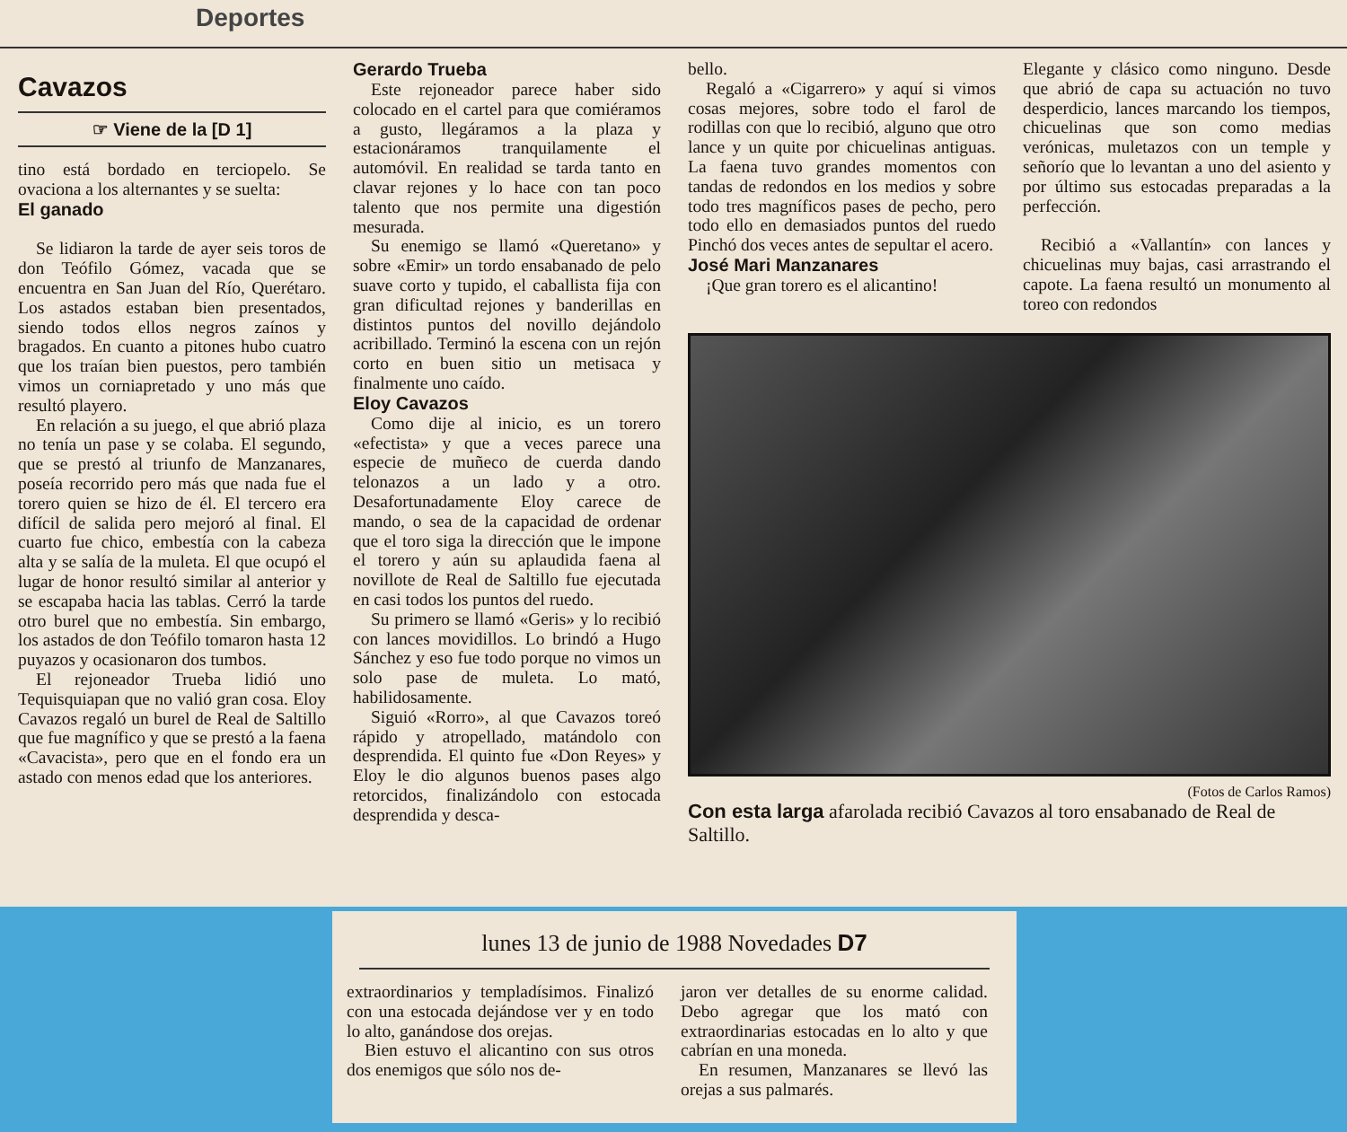Deportes
Cavazos
☞ Viene de la [D 1]
tino está bordado en terciopelo. Se ovaciona a los alternantes y se suelta:
El ganado
Se lidiaron la tarde de ayer seis toros de don Teófilo Gómez, vacada que se encuentra en San Juan del Río, Querétaro. Los astados estaban bien presentados, siendo todos ellos negros zaínos y bragados. En cuanto a pitones hubo cuatro que los traían bien puestos, pero también vimos un corniapretado y uno más que resultó playero.
En relación a su juego, el que abrió plaza no tenía un pase y se colaba. El segundo, que se prestó al triunfo de Manzanares, poseía recorrido pero más que nada fue el torero quien se hizo de él. El tercero era difícil de salida pero mejoró al final. El cuarto fue chico, embestía con la cabeza alta y se salía de la muleta. El que ocupó el lugar de honor resultó similar al anterior y se escapaba hacia las tablas. Cerró la tarde otro burel que no embestía. Sin embargo, los astados de don Teófilo tomaron hasta 12 puyazos y ocasionaron dos tumbos.
El rejoneador Trueba lidió uno Tequisquiapan que no valió gran cosa. Eloy Cavazos regaló un burel de Real de Saltillo que fue magnífico y que se prestó a la faena «Cavacista», pero que en el fondo era un astado con menos edad que los anteriores.
Gerardo Trueba
Este rejoneador parece haber sido colocado en el cartel para que comiéramos a gusto, llegáramos a la plaza y estacionáramos tranquilamente el automóvil. En realidad se tarda tanto en clavar rejones y lo hace con tan poco talento que nos permite una digestión mesurada.
Su enemigo se llamó «Queretano» y sobre «Emir» un tordo ensabanado de pelo suave corto y tupido, el caballista fija con gran dificultad rejones y banderillas en distintos puntos del novillo dejándolo acribillado. Terminó la escena con un rejón corto en buen sitio un metisaca y finalmente uno caído.
Eloy Cavazos
Como dije al inicio, es un torero «efectista» y que a veces parece una especie de muñeco de cuerda dando telonazos a un lado y a otro. Desafortunadamente Eloy carece de mando, o sea de la capacidad de ordenar que el toro siga la dirección que le impone el torero y aún su aplaudida faena al novillote de Real de Saltillo fue ejecutada en casi todos los puntos del ruedo.
Su primero se llamó «Geris» y lo recibió con lances movidillos. Lo brindó a Hugo Sánchez y eso fue todo porque no vimos un solo pase de muleta. Lo mató, habilidosamente.
Siguió «Rorro», al que Cavazos toreó rápido y atropellado, matándolo con desprendida. El quinto fue «Don Reyes» y Eloy le dio algunos buenos pases algo retorcidos, finalizándolo con estocada desprendida y desca-
bello.
Regaló a «Cigarrero» y aquí si vimos cosas mejores, sobre todo el farol de rodillas con que lo recibió, alguno que otro lance y un quite por chicuelinas antiguas. La faena tuvo grandes momentos con tandas de redondos en los medios y sobre todo tres magníficos pases de pecho, pero todo ello en demasiados puntos del ruedo Pinchó dos veces antes de sepultar el acero.
José Mari Manzanares
¡Que gran torero es el alicantino!
Elegante y clásico como ninguno. Desde que abrió de capa su actuación no tuvo desperdicio, lances marcando los tiempos, chicuelinas que son como medias verónicas, muletazos con un temple y señorío que lo levantan a uno del asiento y por último sus estocadas preparadas a la perfección.
Recibió a «Vallantín» con lances y chicuelinas muy bajas, casi arrastrando el capote. La faena resultó un monumento al toreo con redondos
(Fotos de Carlos Ramos)
Con esta larga afarolada recibió Cavazos al toro ensabanado de Real de Saltillo.
lunes 13 de junio de 1988 Novedades D7
extraordinarios y templadísimos. Finalizó con una estocada dejándose ver y en todo lo alto, ganándose dos orejas.
Bien estuvo el alicantino con sus otros dos enemigos que sólo nos de-
jaron ver detalles de su enorme calidad. Debo agregar que los mató con extraordinarias estocadas en lo alto y que cabrían en una moneda.
En resumen, Manzanares se llevó las orejas a sus palmarés.